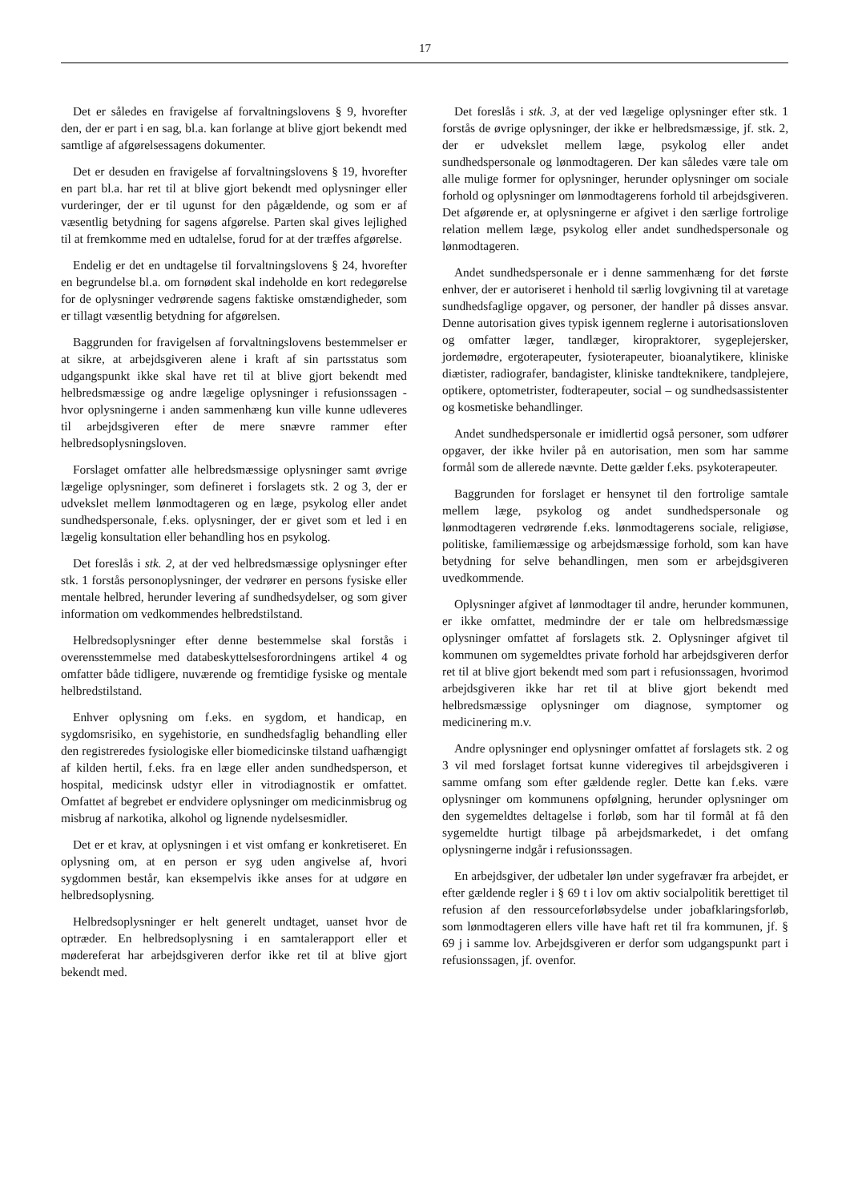17
Det er således en fravigelse af forvaltningslovens § 9, hvorefter den, der er part i en sag, bl.a. kan forlange at blive gjort bekendt med samtlige af afgørelsessagens dokumenter.
Det er desuden en fravigelse af forvaltningslovens § 19, hvorefter en part bl.a. har ret til at blive gjort bekendt med oplysninger eller vurderinger, der er til ugunst for den pågældende, og som er af væsentlig betydning for sagens afgørelse. Parten skal gives lejlighed til at fremkomme med en udtalelse, forud for at der træffes afgørelse.
Endelig er det en undtagelse til forvaltningslovens § 24, hvorefter en begrundelse bl.a. om fornødent skal indeholde en kort redegørelse for de oplysninger vedrørende sagens faktiske omstændigheder, som er tillagt væsentlig betydning for afgørelsen.
Baggrunden for fravigelsen af forvaltningslovens bestemmelser er at sikre, at arbejdsgiveren alene i kraft af sin partsstatus som udgangspunkt ikke skal have ret til at blive gjort bekendt med helbredsmæssige og andre lægelige oplysninger i refusionssagen - hvor oplysningerne i anden sammenhæng kun ville kunne udleveres til arbejdsgiveren efter de mere snævre rammer efter helbredsoplysningsloven.
Forslaget omfatter alle helbredsmæssige oplysninger samt øvrige lægelige oplysninger, som defineret i forslagets stk. 2 og 3, der er udvekslet mellem lønmodtageren og en læge, psykolog eller andet sundhedspersonale, f.eks. oplysninger, der er givet som et led i en lægelig konsultation eller behandling hos en psykolog.
Det foreslås i stk. 2, at der ved helbredsmæssige oplysninger efter stk. 1 forstås personoplysninger, der vedrører en persons fysiske eller mentale helbred, herunder levering af sundhedsydelser, og som giver information om vedkommendes helbredstilstand.
Helbredsoplysninger efter denne bestemmelse skal forstås i overensstemmelse med databeskyttelsesforordningens artikel 4 og omfatter både tidligere, nuværende og fremtidige fysiske og mentale helbredstilstand.
Enhver oplysning om f.eks. en sygdom, et handicap, en sygdomsrisiko, en sygehistorie, en sundhedsfaglig behandling eller den registreredes fysiologiske eller biomedicinske tilstand uafhængigt af kilden hertil, f.eks. fra en læge eller anden sundhedsperson, et hospital, medicinsk udstyr eller in vitrodiagnostik er omfattet. Omfattet af begrebet er endvidere oplysninger om medicinmisbrug og misbrug af narkotika, alkohol og lignende nydelsesmidler.
Det er et krav, at oplysningen i et vist omfang er konkretiseret. En oplysning om, at en person er syg uden angivelse af, hvori sygdommen består, kan eksempelvis ikke anses for at udgøre en helbredsoplysning.
Helbredsoplysninger er helt generelt undtaget, uanset hvor de optræder. En helbredsoplysning i en samtalerapport eller et mødereferat har arbejdsgiveren derfor ikke ret til at blive gjort bekendt med.
Det foreslås i stk. 3, at der ved lægelige oplysninger efter stk. 1 forstås de øvrige oplysninger, der ikke er helbredsmæssige, jf. stk. 2, der er udvekslet mellem læge, psykolog eller andet sundhedspersonale og lønmodtageren. Der kan således være tale om alle mulige former for oplysninger, herunder oplysninger om sociale forhold og oplysninger om lønmodtagerens forhold til arbejdsgiveren. Det afgørende er, at oplysningerne er afgivet i den særlige fortrolige relation mellem læge, psykolog eller andet sundhedspersonale og lønmodtageren.
Andet sundhedspersonale er i denne sammenhæng for det første enhver, der er autoriseret i henhold til særlig lovgivning til at varetage sundhedsfaglige opgaver, og personer, der handler på disses ansvar. Denne autorisation gives typisk igennem reglerne i autorisationsloven og omfatter læger, tandlæger, kiropraktorer, sygeplejersker, jordemødre, ergoterapeuter, fysioterapeuter, bioanalytikere, kliniske diætister, radiografer, bandagister, kliniske tandteknikere, tandplejere, optikere, optometrister, fodterapeuter, social – og sundhedsassistenter og kosmetiske behandlinger.
Andet sundhedspersonale er imidlertid også personer, som udfører opgaver, der ikke hviler på en autorisation, men som har samme formål som de allerede nævnte. Dette gælder f.eks. psykoterapeuter.
Baggrunden for forslaget er hensynet til den fortrolige samtale mellem læge, psykolog og andet sundhedspersonale og lønmodtageren vedrørende f.eks. lønmodtagerens sociale, religiøse, politiske, familiemæssige og arbejdsmæssige forhold, som kan have betydning for selve behandlingen, men som er arbejdsgiveren uvedkommende.
Oplysninger afgivet af lønmodtager til andre, herunder kommunen, er ikke omfattet, medmindre der er tale om helbredsmæssige oplysninger omfattet af forslagets stk. 2. Oplysninger afgivet til kommunen om sygemeldtes private forhold har arbejdsgiveren derfor ret til at blive gjort bekendt med som part i refusionssagen, hvorimod arbejdsgiveren ikke har ret til at blive gjort bekendt med helbredsmæssige oplysninger om diagnose, symptomer og medicinering m.v.
Andre oplysninger end oplysninger omfattet af forslagets stk. 2 og 3 vil med forslaget fortsat kunne videregives til arbejdsgiveren i samme omfang som efter gældende regler. Dette kan f.eks. være oplysninger om kommunens opfølgning, herunder oplysninger om den sygemeldtes deltagelse i forløb, som har til formål at få den sygemeldte hurtigt tilbage på arbejdsmarkedet, i det omfang oplysningerne indgår i refusionssagen.
En arbejdsgiver, der udbetaler løn under sygefravær fra arbejdet, er efter gældende regler i § 69 t i lov om aktiv socialpolitik berettiget til refusion af den ressourceforløbsydelse under jobafklaringsforløb, som lønmodtageren ellers ville have haft ret til fra kommunen, jf. § 69 j i samme lov. Arbejdsgiveren er derfor som udgangspunkt part i refusionssagen, jf. ovenfor.